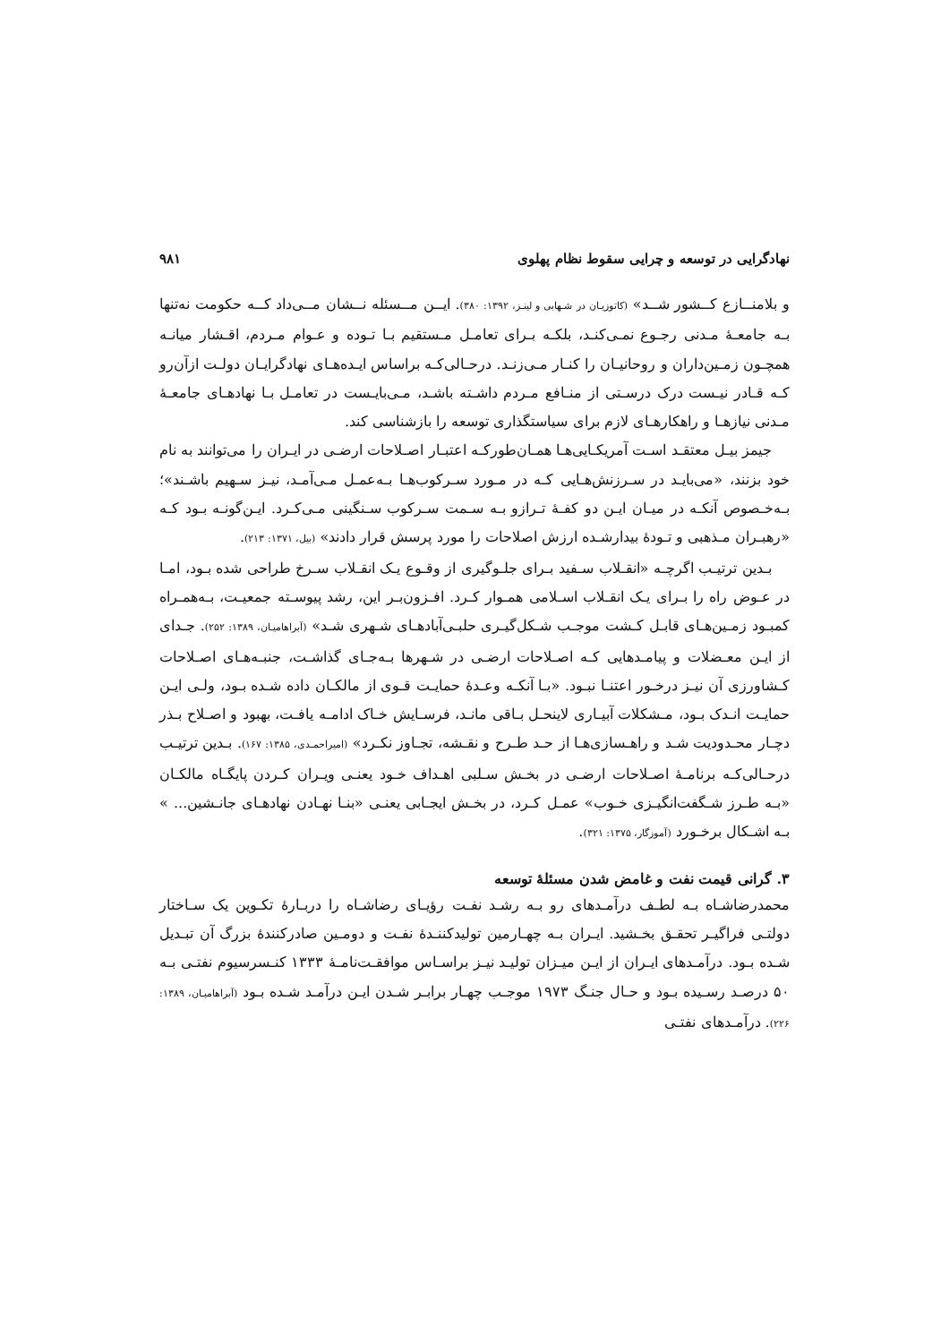نهادگرایی در توسعه و چرایی سقوط نظام پهلوی ۹۸۱
و بلامنــازع کــشور شــد» (کاتوزیـان در شـهابی و لینـز، ۱۳۹۲: ۳۸۰). ایــن مــسئله نــشان مــی‌داد کــه حکومت نه‌تنها بـه جامعـۀ مـدنی رجـوع نمـی‌کنـد، بلکـه بـرای تعامـل مـستقیم بـا تـوده و عـوام مـردم، اقـشار میانـه همچـون زمـین‌داران و روحانیـان را کنـار مـی‌زنـد. درحـالی‌کـه براساس ایـده‌هـای نهادگرایـان دولـت ازآن‌رو کـه قـادر نیـست درک درسـتی از منـافع مـردم داشـته باشـد، مـی‌بایـست در تعامـل بـا نهادهـای جامعـۀ مـدنی نیازهـا و راهکارهـای لازم برای سیاستگذاری توسعه را بازشناسی کند.
جیمز بیـل معتقـد اسـت آمریکـایی‌هـا همـان‌طورکـه اعتبـار اصـلاحات ارضـی در ایـران را می‌توانند به نام خود بزنند، «می‌بایـد در سـرزنش‌هـایی کـه در مـورد سـرکوب‌هـا بـه‌عمـل مـی‌آمـد، نیـز سـهیم باشـند»؛ بـه‌خـصوص آنکـه در میـان ایـن دو کفـۀ تـرازو بـه سـمت سـرکوب سـنگینی مـی‌کـرد. ایـن‌گونـه بـود کـه «رهبـران مـذهبی و تـودۀ بیدارشـده ارزش اصلاحات را مورد پرسش قرار دادند» (بیل، ۱۳۷۱: ۲۱۳).
بـدین ترتیـب اگرچـه «انقـلاب سـفید بـرای جلـوگیری از وقـوع یـک انقـلاب سـرخ طراحی شده بـود، امـا در عـوض راه را بـرای یـک انقـلاب اسـلامی همـوار کـرد. افـزون‌بـر این، رشد پیوسـته جمعیـت، بـه‌همـراه کمبـود زمـین‌هـای قابـل کـشت موجـب شـکل‌گیـری حلبـی‌آبادهـای شـهری شـد» (آبراهامیـان، ۱۳۸۹: ۲۵۲). جـدای از ایـن معـضلات و پیامـدهایی کـه اصـلاحات ارضـی در شـهرها بـه‌جـای گذاشـت، جنبـه‌هـای اصـلاحات کـشاورزی آن نیـز درخـور اعتنـا نبـود. «بـا آنکـه وعـدۀ حمایـت قـوی از مالکـان داده شـده بـود، ولـی ایـن حمایـت انـدک بـود، مـشکلات آبیـاری لاینحـل بـاقی مانـد، فرسـایش خـاک ادامـه یافـت، بهبود و اصـلاح بـذر دچـار محـدودیت شـد و راهـسازی‌هـا از حـد طـرح و نقـشه، تجـاوز نکـرد» (امیراحمـدی، ۱۳۸۵: ۱۶۷). بـدین ترتیـب درحـالی‌کـه برنامـۀ اصـلاحات ارضـی در بخـش سـلبی اهـداف خـود یعنـی ویـران کـردن پایگـاه مالکـان «بـه طـرز شـگفت‌انگیـزی خـوب» عمـل کـرد، در بخـش ایجـابی یعنـی «بنـا نهـادن نهادهـای جانـشین... » بـه اشـکال برخـورد (آموزگار، ۱۳۷۵: ۳۲۱).
۳. گرانی قیمت نفت و غامض شدن مسئلۀ توسعه
محمدرضاشـاه بـه لطـف درآمـدهای رو بـه رشـد نفـت رؤیـای رضاشـاه را دربـارۀ تکـوین یک سـاختار دولتـی فراگیـر تحقـق بخـشید. ایـران بـه چهـارمین تولیدکننـدۀ نفـت و دومـین صادرکنندۀ بزرگ آن تبـدیل شـده بـود. درآمـدهای ایـران از ایـن میـزان تولیـد نیـز براسـاس موافقـت‌نامـۀ ۱۳۳۳ کنـسرسیوم نفتـی بـه ۵۰ درصـد رسـیده بـود و حـال جنـگ ۱۹۷۳ موجـب چهـار برابـر شـدن ایـن درآمـد شـده بـود (آبراهامیـان، ۱۳۸۹: ۲۲۶). درآمـدهای نفتـی